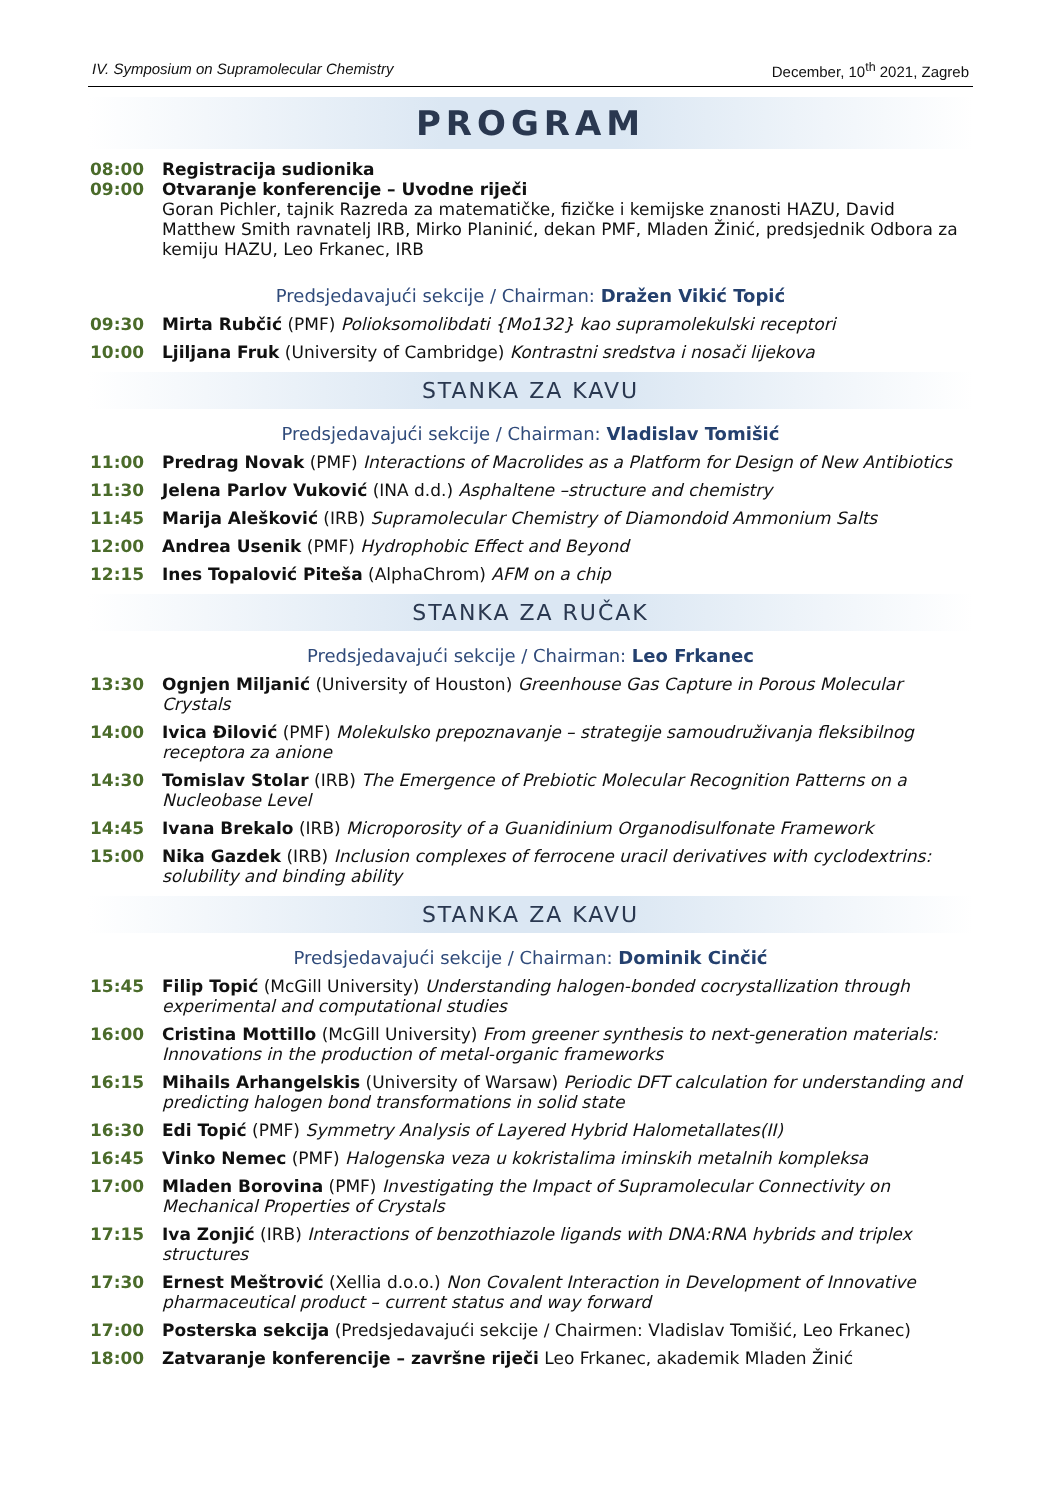IV. Symposium on Supramolecular Chemistry December, 10<sup>th</sup> 2021, Zagreb
PROGRAM
08:00 Registracija sudionika
09:00 Otvaranje konferencije – Uvodne riječi
Goran Pichler, tajnik Razreda za matematičke, fizičke i kemijske znanosti HAZU, David Matthew Smith ravnatelj IRB, Mirko Planinić, dekan PMF, Mladen Žinić, predsjednik Odbora za kemiju HAZU, Leo Frkanec, IRB
Predsjedavajući sekcije / Chairman: Dražen Vikić Topić
09:30 Mirta Rubčić (PMF) Polioksomolibdati {Mo132} kao supramolekulski receptori
10:00 Ljiljana Fruk (University of Cambridge) Kontrastni sredstva i nosači lijekova
STANKA ZA KAVU
Predsjedavajući sekcije / Chairman: Vladislav Tomišić
11:00 Predrag Novak (PMF) Interactions of Macrolides as a Platform for Design of New Antibiotics
11:30 Jelena Parlov Vuković (INA d.d.) Asphaltene –structure and chemistry
11:45 Marija Alešković (IRB) Supramolecular Chemistry of Diamondoid Ammonium Salts
12:00 Andrea Usenik (PMF) Hydrophobic Effect and Beyond
12:15 Ines Topalović Piteša (AlphaChrom) AFM on a chip
STANKA ZA RUČAK
Predsjedavajući sekcije / Chairman: Leo Frkanec
13:30 Ognjen Miljanić (University of Houston) Greenhouse Gas Capture in Porous Molecular Crystals
14:00 Ivica Đilović (PMF) Molekulsko prepoznavanje – strategije samoudruživanja fleksibilnog receptora za anione
14:30 Tomislav Stolar (IRB) The Emergence of Prebiotic Molecular Recognition Patterns on a Nucleobase Level
14:45 Ivana Brekalo (IRB) Microporosity of a Guanidinium Organodisulfonate Framework
15:00 Nika Gazdek (IRB) Inclusion complexes of ferrocene uracil derivatives with cyclodextrins: solubility and binding ability
STANKA ZA KAVU
Predsjedavajući sekcije / Chairman: Dominik Cinčić
15:45 Filip Topić (McGill University) Understanding halogen-bonded cocrystallization through experimental and computational studies
16:00 Cristina Mottillo (McGill University) From greener synthesis to next-generation materials: Innovations in the production of metal-organic frameworks
16:15 Mihails Arhangelskis (University of Warsaw) Periodic DFT calculation for understanding and predicting halogen bond transformations in solid state
16:30 Edi Topić (PMF) Symmetry Analysis of Layered Hybrid Halometallates(II)
16:45 Vinko Nemec (PMF) Halogenska veza u kokristalima iminskih metalnih kompleksa
17:00 Mladen Borovina (PMF) Investigating the Impact of Supramolecular Connectivity on Mechanical Properties of Crystals
17:15 Iva Zonjić (IRB) Interactions of benzothiazole ligands with DNA:RNA hybrids and triplex structures
17:30 Ernest Meštrović (Xellia d.o.o.) Non Covalent Interaction in Development of Innovative pharmaceutical product – current status and way forward
17:00 Posterska sekcija (Predsjedavajući sekcije / Chairmen: Vladislav Tomišić, Leo Frkanec)
18:00 Zatvaranje konferencije – završne riječi Leo Frkanec, akademik Mladen Žinić